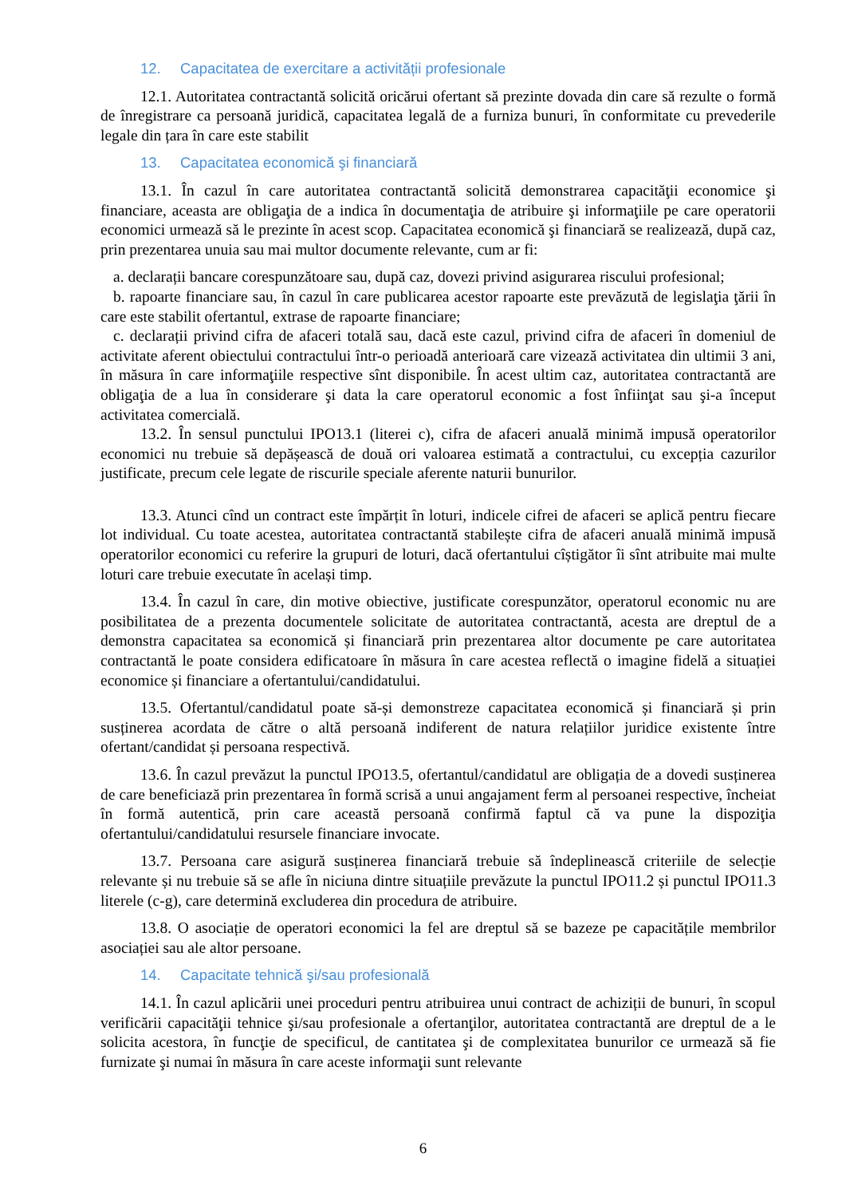12. Capacitatea de exercitare a activității profesionale
12.1. Autoritatea contractantă solicită oricărui ofertant să prezinte dovada din care să rezulte o formă de înregistrare ca persoană juridică, capacitatea legală de a furniza bunuri, în conformitate cu prevederile legale din țara în care este stabilit
13. Capacitatea economică şi financiară
13.1. În cazul în care autoritatea contractantă solicită demonstrarea capacităţii economice şi financiare, aceasta are obligaţia de a indica în documentaţia de atribuire şi informaţiile pe care operatorii economici urmează să le prezinte în acest scop. Capacitatea economică şi financiară se realizează, după caz, prin prezentarea unuia sau mai multor documente relevante, cum ar fi:
a. declarații bancare corespunzătoare sau, după caz, dovezi privind asigurarea riscului profesional;
b. rapoarte financiare sau, în cazul în care publicarea acestor rapoarte este prevăzută de legislaţia ţării în care este stabilit ofertantul, extrase de rapoarte financiare;
c. declarații privind cifra de afaceri totală sau, dacă este cazul, privind cifra de afaceri în domeniul de activitate aferent obiectului contractului într-o perioadă anterioară care vizează activitatea din ultimii 3 ani, în măsura în care informaţiile respective sînt disponibile. În acest ultim caz, autoritatea contractantă are obligaţia de a lua în considerare şi data la care operatorul economic a fost înfiinţat sau şi-a început activitatea comercială.
13.2. În sensul punctului IPO13.1 (literei c), cifra de afaceri anuală minimă impusă operatorilor economici nu trebuie să depășească de două ori valoarea estimată a contractului, cu excepția cazurilor justificate, precum cele legate de riscurile speciale aferente naturii bunurilor.
13.3. Atunci cînd un contract este împărțit în loturi, indicele cifrei de afaceri se aplică pentru fiecare lot individual. Cu toate acestea, autoritatea contractantă stabilește cifra de afaceri anuală minimă impusă operatorilor economici cu referire la grupuri de loturi, dacă ofertantului cîștigător îi sînt atribuite mai multe loturi care trebuie executate în același timp.
13.4. În cazul în care, din motive obiective, justificate corespunzător, operatorul economic nu are posibilitatea de a prezenta documentele solicitate de autoritatea contractantă, acesta are dreptul de a demonstra capacitatea sa economică și financiară prin prezentarea altor documente pe care autoritatea contractantă le poate considera edificatoare în măsura în care acestea reflectă o imagine fidelă a situației economice și financiare a ofertantului/candidatului.
13.5. Ofertantul/candidatul poate să-și demonstreze capacitatea economică și financiară și prin susținerea acordata de către o altă persoană indiferent de natura relațiilor juridice existente între ofertant/candidat și persoana respectivă.
13.6. În cazul prevăzut la punctul IPO13.5, ofertantul/candidatul are obligația de a dovedi susținerea de care beneficiază prin prezentarea în formă scrisă a unui angajament ferm al persoanei respective, încheiat în formă autentică, prin care această persoană confirmă faptul că va pune la dispoziţia ofertantului/candidatului resursele financiare invocate.
13.7. Persoana care asigură susținerea financiară trebuie să îndeplinească criteriile de selecție relevante și nu trebuie să se afle în niciuna dintre situațiile prevăzute la punctul IPO11.2 și punctul IPO11.3 literele (c-g), care determină excluderea din procedura de atribuire.
13.8. O asociație de operatori economici la fel are dreptul să se bazeze pe capacitățile membrilor asociației sau ale altor persoane.
14. Capacitate tehnică şi/sau profesională
14.1. În cazul aplicării unei proceduri pentru atribuirea unui contract de achiziții de bunuri, în scopul verificării capacităţii tehnice şi/sau profesionale a ofertanţilor, autoritatea contractantă are dreptul de a le solicita acestora, în funcţie de specificul, de cantitatea şi de complexitatea bunurilor ce urmează să fie furnizate şi numai în măsura în care aceste informaţii sunt relevante
6